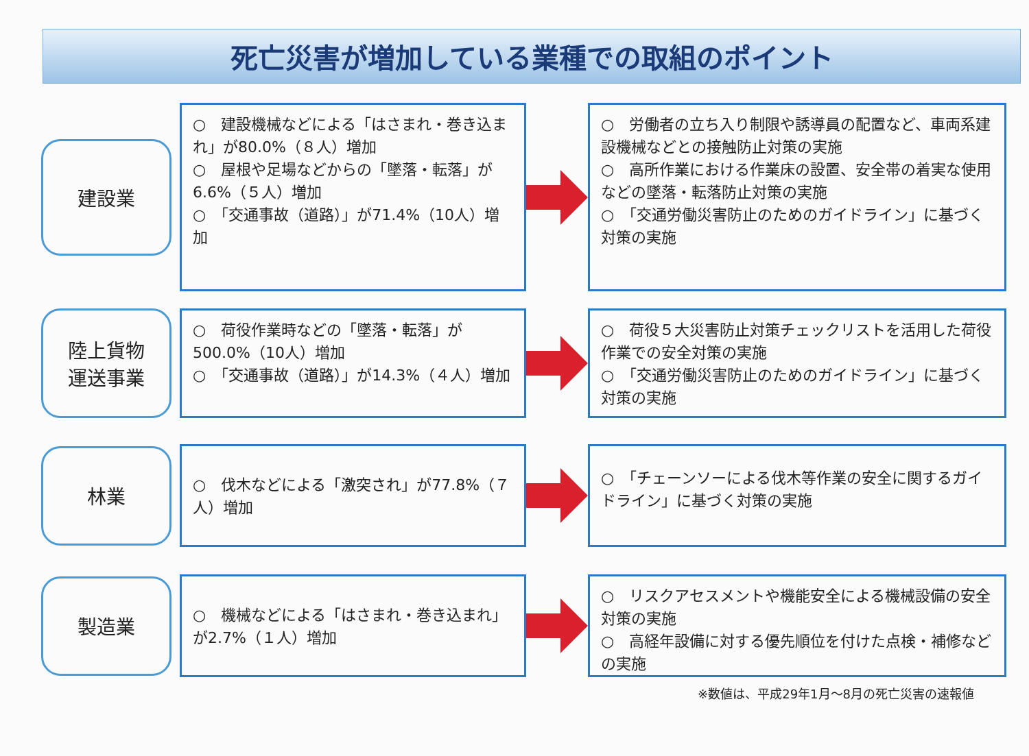死亡災害が増加している業種での取組のポイント
建設業
○　建設機械などによる「はさまれ・巻き込まれ」が80.0%（８人）増加
○　屋根や足場などからの「墜落・転落」が6.6%（５人）増加
○　「交通事故（道路）」が71.4%（10人）増加
○　労働者の立ち入り制限や誘導員の配置など、車両系建設機械などとの接触防止対策の実施
○　高所作業における作業床の設置、安全帯の着実な使用などの墜落・転落防止対策の実施
○　「交通労働災害防止のためのガイドライン」に基づく対策の実施
陸上貨物
運送事業
○　荷役作業時などの「墜落・転落」が500.0%（10人）増加
○　「交通事故（道路）」が14.3%（４人）増加
○　荷役５大災害防止対策チェックリストを活用した荷役作業での安全対策の実施
○　「交通労働災害防止のためのガイドライン」に基づく対策の実施
林業
○　伐木などによる「激突され」が77.8%（７人）増加
○　「チェーンソーによる伐木等作業の安全に関するガイドライン」に基づく対策の実施
製造業
○　機械などによる「はさまれ・巻き込まれ」が2.7%（１人）増加
○　リスクアセスメントや機能安全による機械設備の安全対策の実施
○　高経年設備に対する優先順位を付けた点検・補修などの実施
※数値は、平成29年1月～8月の死亡災害の速報値